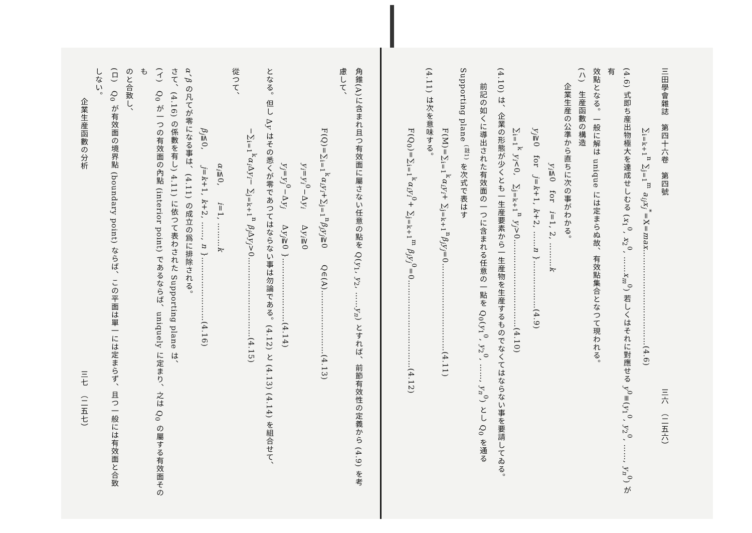三田學會雜誌　第四十六卷　第四號　　　　　　　　　　　　　　　　　　　　　　　　三六　（二五六）
∑<sub>i=k+1</sub><sup>n</sup> ∑<sub>j=1</sub><sup>m</sup> a<sub>ij</sub>x<sub>j</sub><sup>*</sup>=X=max………………………………(4.6)
(4.6) 式即ち産出物極大を達成せしむる (x<sub>1</sub><sup>0</sup>, x<sub>2</sub><sup>0</sup>, ……x<sub>m</sub><sup>0</sup>) 若しくはそれに對應せる y<sup>0</sup>≡(y<sub>1</sub><sup>0</sup>, y<sub>2</sub><sup>0</sup>, ……, y<sub>n</sub><sup>0</sup>) が有
效點となる。一般に解は unique には定まらぬ故、有效點集合となつて現われる。
(ハ)　生産函數の構造
企業生産の公準から直ちに次の事がわかる。
y<sub>i</sub>≦0　for　i=1, 2, ………k
y<sub>j</sub>≧0　for　j=k+1, k+2, ……n }………………(4.9)
∑<sub>i=1</sub><sup>k</sup> y<sub>i</sub><0,　∑<sub>j=k+1</sub><sup>n</sup> y<sub>j</sub>>0……………………………(4.10)
(4.10) は、企業の形態が少くとも一生産要素から一生産物を生産するものでなくてはならない事を要請してゐる。
前記の如くに導出された有效面の一つに含まれる任意の一點を Q<sub>0</sub>(y<sub>1</sub><sup>0</sup>, y<sub>2</sub><sup>0</sup>, ……, y<sub>n</sub><sup>0</sup>) とし Q<sub>0</sub> を通る
Supporting plane <sup>(註1)</sup> を次式で表はす
F(M)=∑<sub>i=1</sub><sup>k</sup>α<sub>i</sub>y<sub>i</sub>+ ∑<sub>j=k+1</sub><sup>n</sup>β<sub>j</sub>y<sub>j</sub>=0……………………………(4.11)
(4.11) は次を意味する。
F(Q<sub>0</sub>)=∑<sub>i=1</sub><sup>k</sup>α<sub>i</sub>y<sub>i</sub><sup>0</sup>+ ∑<sub>j=k+1</sub><sup>m</sup> β<sub>j</sub>y<sub>j</sub><sup>0</sup>=0……………………………(4.12)
角錐(A)に含まれ且つ有效面に屬さない任意の點を Q(y<sub>1</sub>, y<sub>2</sub>, ……y<sub>n</sub>) とすれば、前節有效性の定義から (4.9) を考
慮して、
F(Q)=∑<sub>i=1</sub><sup>k</sup>α<sub>i</sub>y<sub>i</sub>+∑<sub>j=1</sub><sup>n</sup>β<sub>j</sub>y<sub>j</sub>≧0　　Q∈(A)……………………(4.13)
y<sub>i</sub>=y<sub>i</sub><sup>0</sup>−Δy<sub>i</sub>　　Δy<sub>i</sub>≧0
y<sub>j</sub>=y<sub>j</sub><sup>0</sup>−Δy<sub>j</sub>　　Δy<sub>j</sub>≧0 }……………………(4.14)
となる。但し Δy はその悉くが零であつてはならない事は勿論である。(4.12) と (4.13) (4.14) を組合せて、
−∑<sub>i=1</sub><sup>k</sup>α<sub>i</sub> Δy<sub>i</sub>− ∑<sub>j=k+1</sub><sup>n</sup> β<sub>j</sub> Δy<sub>j</sub>>0…………………………(4.15)
從つて、
α<sub>i</sub>≦0,　　i=1, ………k
β<sub>j</sub>≦0,　　j=k+1, k+2, ……, n }……………………(4.16)
α、β の凡てが零になる事は、(4.11) の成立の爲に排除される。
さて、(4.16) の係數を有し) 4.11) に依つて表わされた Supporting plane は、
(イ)　Q<sub>0</sub> が一つの有效面の內點 (interior point) であるならば、uniquely に定まり、之は Q<sub>0</sub> の屬する有效面そのも
のと合致し、
(ロ)　Q<sub>0</sub> が有效面の境界點 (boundary point) ならば、この平面は單一には定まらず、且つ一般には有效面と合致
しない。
企業生産函數の分析　　　　　　　　　　　　　　　　　　　　　　　　　三七　（二五七）